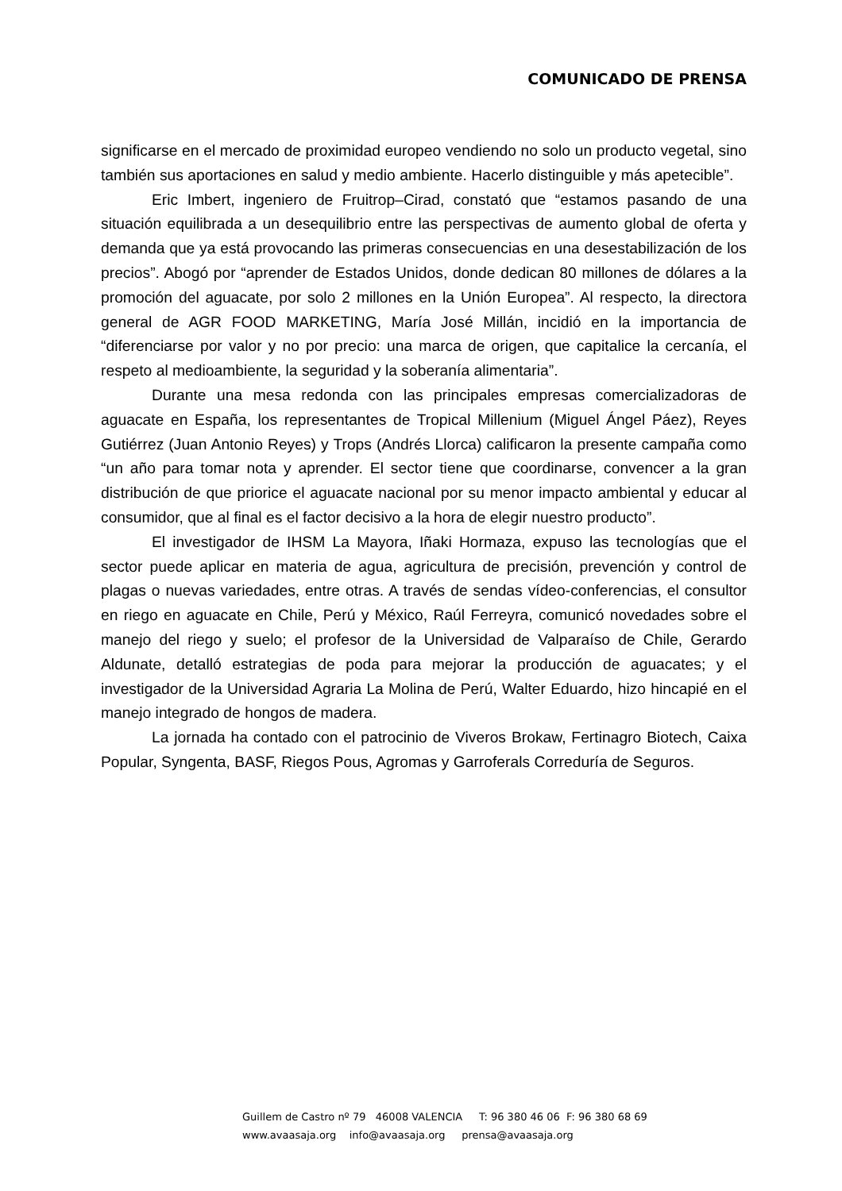COMUNICADO DE PRENSA
significarse en el mercado de proximidad europeo vendiendo no solo un producto vegetal, sino también sus aportaciones en salud y medio ambiente. Hacerlo distinguible y más apetecible”.
Eric Imbert, ingeniero de Fruitrop–Cirad, constató que “estamos pasando de una situación equilibrada a un desequilibrio entre las perspectivas de aumento global de oferta y demanda que ya está provocando las primeras consecuencias en una desestabilización de los precios”. Abogó por “aprender de Estados Unidos, donde dedican 80 millones de dólares a la promoción del aguacate, por solo 2 millones en la Unión Europea”. Al respecto, la directora general de AGR FOOD MARKETING, María José Millán, incidió en la importancia de “diferenciarse por valor y no por precio: una marca de origen, que capitalice la cercanía, el respeto al medioambiente, la seguridad y la soberanía alimentaria”.
Durante una mesa redonda con las principales empresas comercializadoras de aguacate en España, los representantes de Tropical Millenium (Miguel Ángel Páez), Reyes Gutiérrez (Juan Antonio Reyes) y Trops (Andrés Llorca) calificaron la presente campaña como “un año para tomar nota y aprender. El sector tiene que coordinarse, convencer a la gran distribución de que priorice el aguacate nacional por su menor impacto ambiental y educar al consumidor, que al final es el factor decisivo a la hora de elegir nuestro producto”.
El investigador de IHSM La Mayora, Iñaki Hormaza, expuso las tecnologías que el sector puede aplicar en materia de agua, agricultura de precisión, prevención y control de plagas o nuevas variedades, entre otras. A través de sendas vídeo-conferencias, el consultor en riego en aguacate en Chile, Perú y México, Raúl Ferreyra, comunicó novedades sobre el manejo del riego y suelo; el profesor de la Universidad de Valparaíso de Chile, Gerardo Aldunate, detalló estrategias de poda para mejorar la producción de aguacates; y el investigador de la Universidad Agraria La Molina de Perú, Walter Eduardo, hizo hincapié en el manejo integrado de hongos de madera.
La jornada ha contado con el patrocinio de Viveros Brokaw, Fertinagro Biotech, Caixa Popular, Syngenta, BASF, Riegos Pous, Agromas y Garroferals Correduría de Seguros.
Guillem de Castro nº 79 46008 VALENCIA T: 96 380 46 06 F: 96 380 68 69 www.avaasaja.org info@avaasaja.org prensa@avaasaja.org